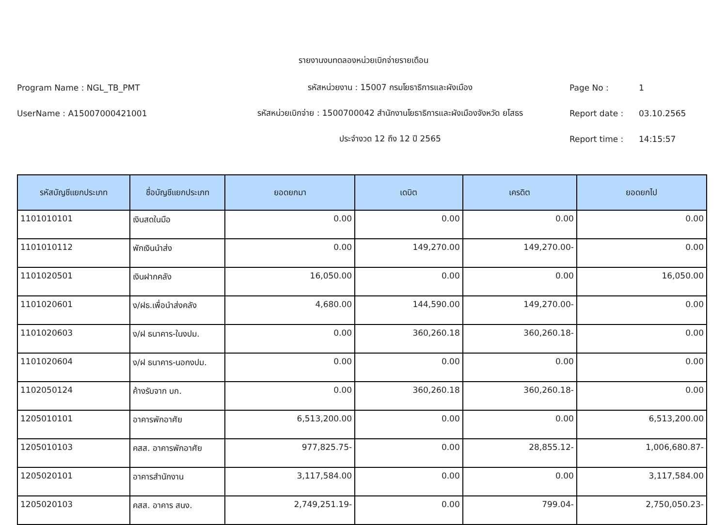รายงานงบทดลองหน่วยเบิกจ่ายรายเดือน
Program Name : NGL_TB_PMT รหัสหน่วยงาน : 15007 กรมโยธาธิการและผังเมือง Page No : 1
UserName : A15007000421001 รหัสหน่วยเบิกจ่าย : 1500700042 สำนักงานโยธาธิการและผังเมืองจังหวัด ยโสธร Report date : 03.10.2565
ประจำงวด 12 ถึง 12 ปี 2565 Report time : 14:15:57
| รหัสบัญชีแยกประเภท | ชื่อบัญชีแยกประเภท | ยอดยกมา | เดบิต | เครดิต | ยอดยกไป |
| --- | --- | --- | --- | --- | --- |
| 1101010101 | เงินสดในมือ | 0.00 | 0.00 | 0.00 | 0.00 |
| 1101010112 | พักเงินนำส่ง | 0.00 | 149,270.00 | 149,270.00- | 0.00 |
| 1101020501 | เงินฝากคลัง | 16,050.00 | 0.00 | 0.00 | 16,050.00 |
| 1101020601 | ง/ฝธ.เพื่อนำส่งคลัง | 4,680.00 | 144,590.00 | 149,270.00- | 0.00 |
| 1101020603 | ง/ฝ ธนาคาร-ในงปม. | 0.00 | 360,260.18 | 360,260.18- | 0.00 |
| 1101020604 | ง/ฝ ธนาคาร-นอกงปม. | 0.00 | 0.00 | 0.00 | 0.00 |
| 1102050124 | ค้างรับจาก บก. | 0.00 | 360,260.18 | 360,260.18- | 0.00 |
| 1205010101 | อาคารพักอาศัย | 6,513,200.00 | 0.00 | 0.00 | 6,513,200.00 |
| 1205010103 | คสส. อาคารพักอาศัย | 977,825.75- | 0.00 | 28,855.12- | 1,006,680.87- |
| 1205020101 | อาคารสำนักงาน | 3,117,584.00 | 0.00 | 0.00 | 3,117,584.00 |
| 1205020103 | คสส. อาคาร สนง. | 2,749,251.19- | 0.00 | 799.04- | 2,750,050.23- |